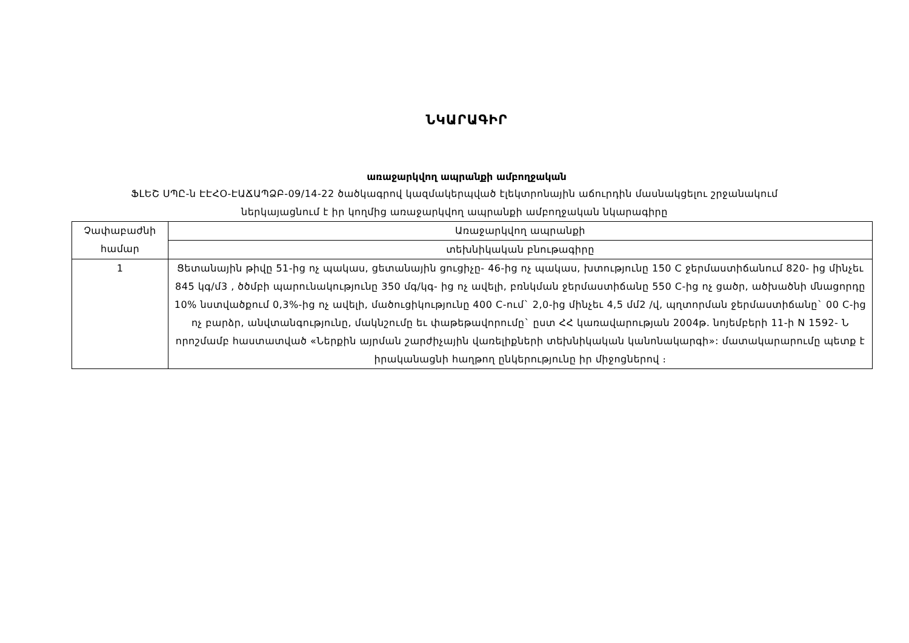ՆԿԱՐԱԳԻՐ
առաջարկվող ապրանքի ամբողջական
ՖԼԵՇ ՍՊԸ-ն ԷԷՀՕ-ԷԱՃԱՊՁԲ-09/14-22 ծածկագրով կազմակերպված էլեկտրոնային աճուրդին մասնակցելու շրջանակում ներկայացնում է իր կողմից առաջարկվող ապրանքի ամբողջական նկարագիրը
| Չափաբաժնի համար | Առաջարկվող ապրանքի |
| | տեխնիկական բնութագիրը |
| 1 | Ցետանային թիվը 51-ից ոչ պակաս, ցետանային ցուցիչը- 46-ից ոչ պակաս, խտությունը 150 C ջերմաստիճանում 820- ից մինչեւ 845 կգ/մ3 , ծծմբի պարունակությունը 350 մգ/կգ- ից ոչ ավելի, բռնկման ջերմաստիճանը 550 C-ից ոչ ցածր, ածխածնի մնացորդը 10% նստվածքում 0,3%-ից ոչ ավելի, մածուցիկությունը 400 C-ում` 2,0-ից մինչեւ 4,5 մմ2 /վ, պղտորման ջերմաստիճանը` 00 C-ից ոչ բարձր, անվտանգությունը, մակնշումը եւ փաթեթավորումը` ըստ ՀՀ կառավարության 2004թ. նոյեմբերի 11-ի N 1592- Ն որոշմամբ հաստատված «Ներքին այրման շարժիչային վառելիքների տեխնիկական կանոնակարգի»: մատակարարումը պետք է իրականացնի հաղթող ընկերությունը իր միջոցներով ։ |